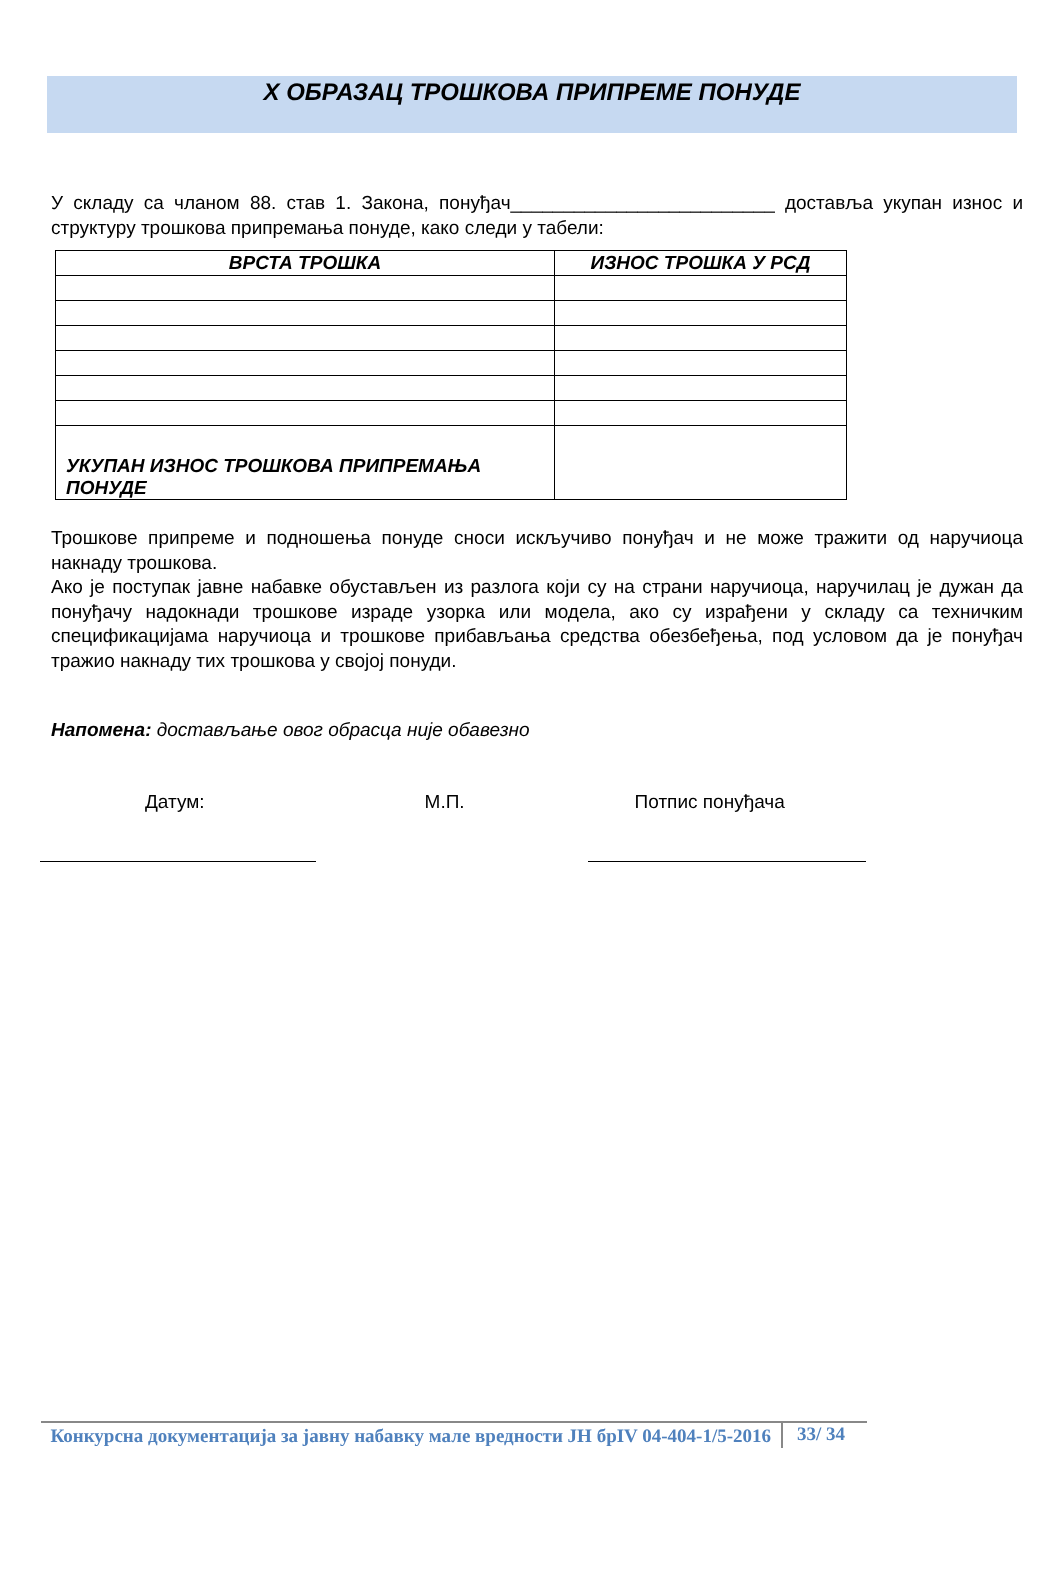X ОБРАЗАЦ ТРОШКОВА ПРИПРЕМЕ ПОНУДЕ
У складу са чланом 88. став 1. Закона, понуђач_________________________ доставља укупан износ и структуру трошкова припремања понуде, како следи у табели:
| ВРСТА ТРОШКА | ИЗНОС ТРОШКА У РСД |
| --- | --- |
| УКУПАН ИЗНОС ТРОШКОВА ПРИПРЕМАЊА ПОНУДЕ | |
Трошкове припреме и подношења понуде сноси искључиво понуђач и не може тражити од наручиоца накнаду трошкова.
Ако је поступак јавне набавке обустављен из разлога који су на страни наручиоца, наручилац је дужан да понуђачу надокнади трошкове израде узорка или модела, ако су израђени у складу са техничким спецификацијама наручиоца и трошкове прибављања средства обезбеђења, под условом да је понуђач тражио накнаду тих трошкова у својој понуди.
Напомена: достављање овог обрасца није обавезно
Датум: М.П. Потпис понуђача
Конкурсна документација за јавну набавку мале вредности ЈН брIV 04-404-1/5-2016
33/ 34